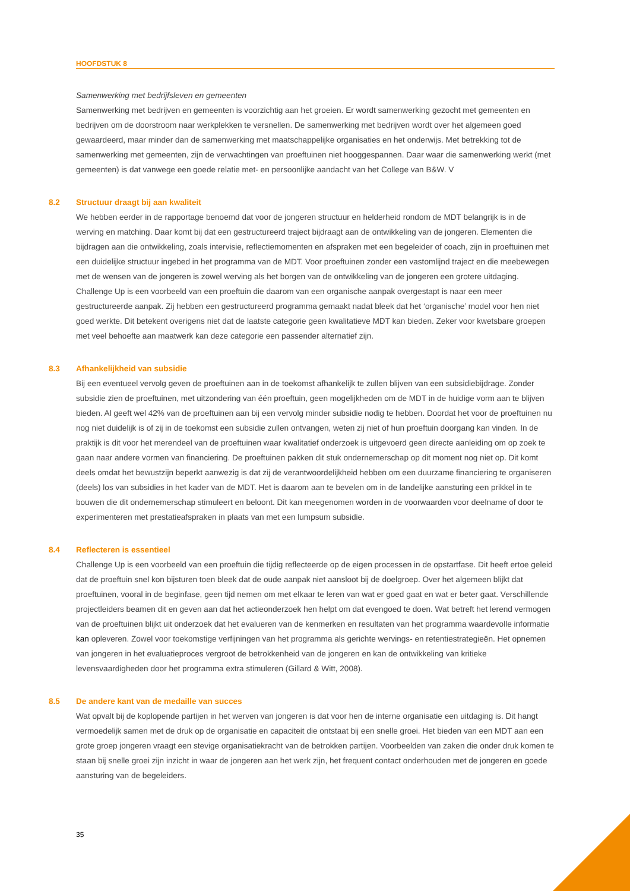HOOFDSTUK 8
Samenwerking met bedrijfsleven en gemeenten
Samenwerking met bedrijven en gemeenten is voorzichtig aan het groeien. Er wordt samenwerking gezocht met gemeenten en bedrijven om de doorstroom naar werkplekken te versnellen. De samenwerking met bedrijven wordt over het algemeen goed gewaardeerd, maar minder dan de samenwerking met maatschappelijke organisaties en het onderwijs. Met betrekking tot de samenwerking met gemeenten, zijn de verwachtingen van proeftuinen niet hooggespannen. Daar waar die samenwerking werkt (met gemeenten) is dat vanwege een goede relatie met- en persoonlijke aandacht van het College van B&W. V
8.2 Structuur draagt bij aan kwaliteit
We hebben eerder in de rapportage benoemd dat voor de jongeren structuur en helderheid rondom de MDT belangrijk is in de werving en matching. Daar komt bij dat een gestructureerd traject bijdraagt aan de ontwikkeling van de jongeren. Elementen die bijdragen aan die ontwikkeling, zoals intervisie, reflectiemomenten en afspraken met een begeleider of coach, zijn in proeftuinen met een duidelijke structuur ingebed in het programma van de MDT. Voor proeftuinen zonder een vastomlijnd traject en die meebewegen met de wensen van de jongeren is zowel werving als het borgen van de ontwikkeling van de jongeren een grotere uitdaging. Challenge Up is een voorbeeld van een proeftuin die daarom van een organische aanpak overgestapt is naar een meer gestructureerde aanpak. Zij hebben een gestructureerd programma gemaakt nadat bleek dat het ‘organische’ model voor hen niet goed werkte. Dit betekent overigens niet dat de laatste categorie geen kwalitatieve MDT kan bieden. Zeker voor kwetsbare groepen met veel behoefte aan maatwerk kan deze categorie een passender alternatief zijn.
8.3 Afhankelijkheid van subsidie
Bij een eventueel vervolg geven de proeftuinen aan in de toekomst afhankelijk te zullen blijven van een subsidiebijdrage. Zonder subsidie zien de proeftuinen, met uitzondering van één proeftuin, geen mogelijkheden om de MDT in de huidige vorm aan te blijven bieden. Al geeft wel 42% van de proeftuinen aan bij een vervolg minder subsidie nodig te hebben. Doordat het voor de proeftuinen nu nog niet duidelijk is of zij in de toekomst een subsidie zullen ontvangen, weten zij niet of hun proeftuin doorgang kan vinden. In de praktijk is dit voor het merendeel van de proeftuinen waar kwalitatief onderzoek is uitgevoerd geen directe aanleiding om op zoek te gaan naar andere vormen van financiering. De proeftuinen pakken dit stuk ondernemerschap op dit moment nog niet op. Dit komt deels omdat het bewustzijn beperkt aanwezig is dat zij de verantwoordelijkheid hebben om een duurzame financiering te organiseren (deels) los van subsidies in het kader van de MDT. Het is daarom aan te bevelen om in de landelijke aansturing een prikkel in te bouwen die dit ondernemerschap stimuleert en beloont. Dit kan meegenomen worden in de voorwaarden voor deelname of door te experimenteren met prestatieafspraken in plaats van met een lumpsum subsidie.
8.4 Reflecteren is essentieel
Challenge Up is een voorbeeld van een proeftuin die tijdig reflecteerde op de eigen processen in de opstartfase. Dit heeft ertoe geleid dat de proeftuin snel kon bijsturen toen bleek dat de oude aanpak niet aansloot bij de doelgroep. Over het algemeen blijkt dat proeftuinen, vooral in de beginfase, geen tijd nemen om met elkaar te leren van wat er goed gaat en wat er beter gaat. Verschillende projectleiders beamen dit en geven aan dat het actieonderzoek hen helpt om dat evengoed te doen. Wat betreft het lerend vermogen van de proeftuinen blijkt uit onderzoek dat het evalueren van de kenmerken en resultaten van het programma waardevolle informatie kan opleveren. Zowel voor toekomstige verfijningen van het programma als gerichte wervings- en retentiestrategieën. Het opnemen van jongeren in het evaluatieproces vergroot de betrokkenheid van de jongeren en kan de ontwikkeling van kritieke levensvaardigheden door het programma extra stimuleren (Gillard & Witt, 2008).
8.5 De andere kant van de medaille van succes
Wat opvalt bij de koplopende partijen in het werven van jongeren is dat voor hen de interne organisatie een uitdaging is. Dit hangt vermoedelijk samen met de druk op de organisatie en capaciteit die ontstaat bij een snelle groei. Het bieden van een MDT aan een grote groep jongeren vraagt een stevige organisatiekracht van de betrokken partijen. Voorbeelden van zaken die onder druk komen te staan bij snelle groei zijn inzicht in waar de jongeren aan het werk zijn, het frequent contact onderhouden met de jongeren en goede aansturing van de begeleiders.
35